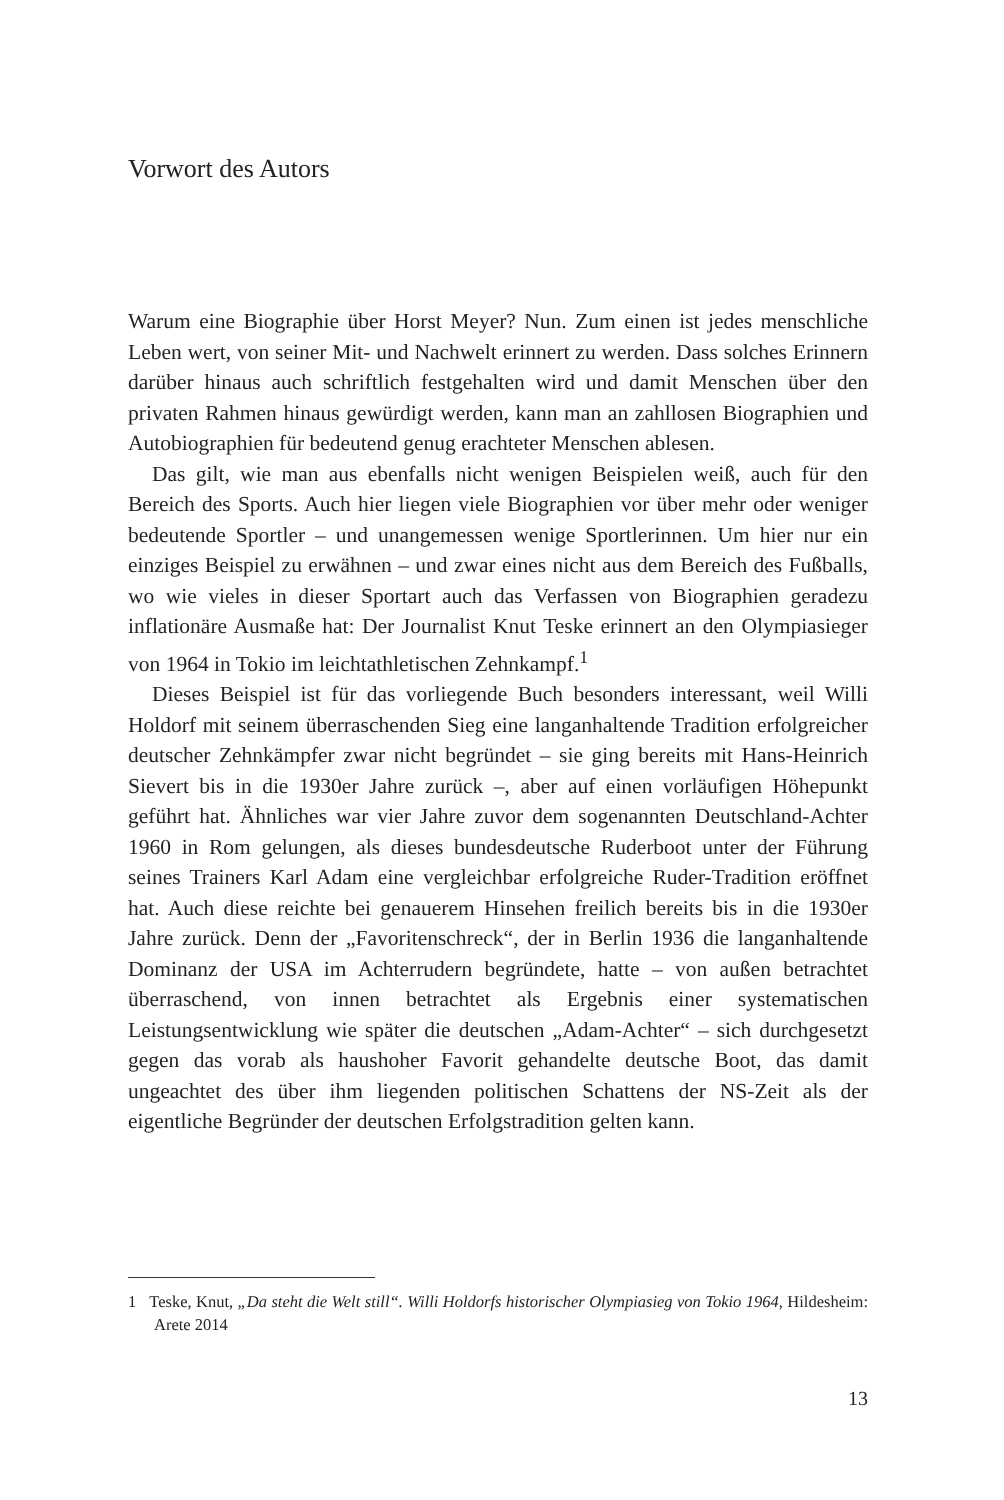Vorwort des Autors
Warum eine Biographie über Horst Meyer? Nun. Zum einen ist jedes menschliche Leben wert, von seiner Mit- und Nachwelt erinnert zu werden. Dass solches Erinnern darüber hinaus auch schriftlich festgehalten wird und damit Menschen über den privaten Rahmen hinaus gewürdigt werden, kann man an zahllosen Biographien und Autobiographien für bedeutend genug erachteter Menschen ablesen.
Das gilt, wie man aus ebenfalls nicht wenigen Beispielen weiß, auch für den Bereich des Sports. Auch hier liegen viele Biographien vor über mehr oder weniger bedeutende Sportler – und unangemessen wenige Sportlerinnen. Um hier nur ein einziges Beispiel zu erwähnen – und zwar eines nicht aus dem Bereich des Fußballs, wo wie vieles in dieser Sportart auch das Verfassen von Biographien geradezu inflationäre Ausmaße hat: Der Journalist Knut Teske erinnert an den Olympiasieger von 1964 in Tokio im leichtathletischen Zehnkampf.<sup>1</sup>
Dieses Beispiel ist für das vorliegende Buch besonders interessant, weil Willi Holdorf mit seinem überraschenden Sieg eine langanhaltende Tradition erfolgreicher deutscher Zehnkämpfer zwar nicht begründet – sie ging bereits mit Hans-Heinrich Sievert bis in die 1930er Jahre zurück –, aber auf einen vorläufigen Höhepunkt geführt hat. Ähnliches war vier Jahre zuvor dem sogenannten Deutschland-Achter 1960 in Rom gelungen, als dieses bundesdeutsche Ruderboot unter der Führung seines Trainers Karl Adam eine vergleichbar erfolgreiche Ruder-Tradition eröffnet hat. Auch diese reichte bei genauerem Hinsehen freilich bereits bis in die 1930er Jahre zurück. Denn der „Favoritenschreck“, der in Berlin 1936 die langanhaltende Dominanz der USA im Achterrudern begründete, hatte – von außen betrachtet überraschend, von innen betrachtet als Ergebnis einer systematischen Leistungsentwicklung wie später die deutschen „Adam-Achter“ – sich durchgesetzt gegen das vorab als haushoher Favorit gehandelte deutsche Boot, das damit ungeachtet des über ihm liegenden politischen Schattens der NS-Zeit als der eigentliche Begründer der deutschen Erfolgstradition gelten kann.
1 Teske, Knut, „Da steht die Welt still“. Willi Holdorfs historischer Olympiasieg von Tokio 1964, Hildesheim: Arete 2014
13